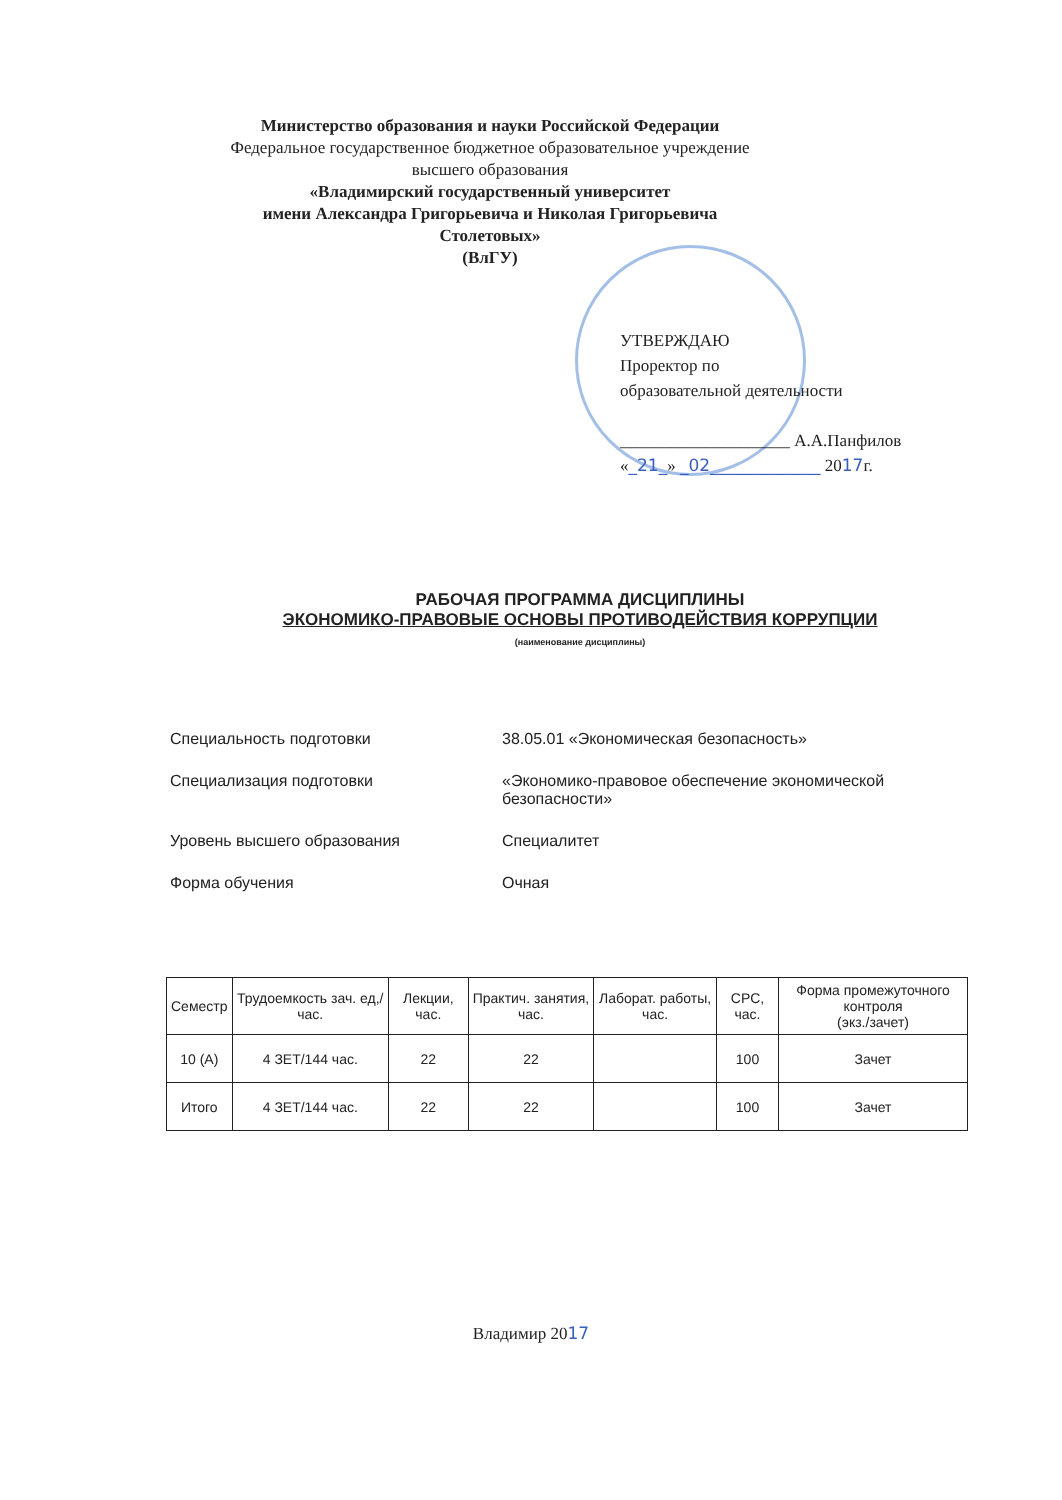Министерство образования и науки Российской Федерации
Федеральное государственное бюджетное образовательное учреждение
высшего образования
«Владимирский государственный университет
имени Александра Григорьевича и Николая Григорьевича Столетовых»
(ВлГУ)
УТВЕРЖДАЮ
Проректор по
образовательной деятельности
____________________ А.А.Панфилов
«_21_» _02_____________ 2017г.
РАБОЧАЯ ПРОГРАММА ДИСЦИПЛИНЫ
ЭКОНОМИКО-ПРАВОВЫЕ ОСНОВЫ ПРОТИВОДЕЙСТВИЯ КОРРУПЦИИ
(наименование дисциплины)
| Специальность подготовки | 38.05.01 «Экономическая безопасность» |
| Специализация подготовки | «Экономико-правовое обеспечение экономической безопасности» |
| Уровень высшего образования | Специалитет |
| Форма обучения | Очная |
| Семестр | Трудоемкость зач. ед,/ час. | Лекции, час. | Практич. занятия, час. | Лаборат. работы, час. | СРС, час. | Форма промежуточного контроля (экз./зачет) |
| --- | --- | --- | --- | --- | --- | --- |
| 10 (А) | 4 ЗЕТ/144 час. | 22 | 22 | | 100 | Зачет |
| Итого | 4 ЗЕТ/144 час. | 22 | 22 | | 100 | Зачет |
Владимир 2017